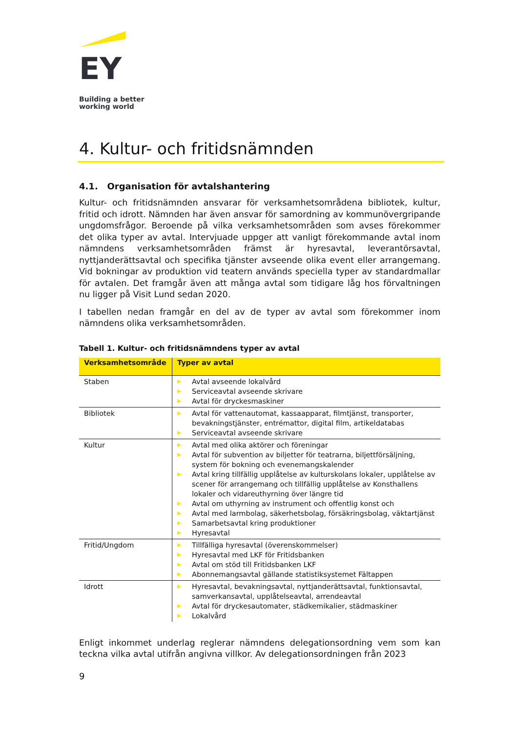EY
Building a better
working world
4. Kultur- och fritidsnämnden
4.1. Organisation för avtalshantering
Kultur- och fritidsnämnden ansvarar för verksamhetsområdena bibliotek, kultur, fritid och idrott. Nämnden har även ansvar för samordning av kommunövergripande ungdomsfrågor. Beroende på vilka verksamhetsområden som avses förekommer det olika typer av avtal. Intervjuade uppger att vanligt förekommande avtal inom nämndens verksamhetsområden främst är hyresavtal, leverantörsavtal, nyttjanderättsavtal och specifika tjänster avseende olika event eller arrangemang. Vid bokningar av produktion vid teatern används speciella typer av standardmallar för avtalen. Det framgår även att många avtal som tidigare låg hos förvaltningen nu ligger på Visit Lund sedan 2020.
I tabellen nedan framgår en del av de typer av avtal som förekommer inom nämndens olika verksamhetsområden.
Tabell 1. Kultur- och fritidsnämndens typer av avtal
| Verksamhetsområde | Typer av avtal |
| --- | --- |
| Staben | ▶ Avtal avseende lokalvård ▶ Serviceavtal avseende skrivare ▶ Avtal för dryckesmaskiner |
| Bibliotek | ▶ Avtal för vattenautomat, kassaapparat, filmtjänst, transporter, bevakningstjänster, entrémattor, digital film, artikeldatabas ▶ Serviceavtal avseende skrivare |
| Kultur | ▶ Avtal med olika aktörer och föreningar ▶ Avtal för subvention av biljetter för teatrarna, biljettförsäljning, system för bokning och evenemangskalender ▶ Avtal kring tillfällig upplåtelse av kulturskolans lokaler, upplåtelse av scener för arrangemang och tillfällig upplåtelse av Konsthallens lokaler och vidareuthyrning över längre tid ▶ Avtal om uthyrning av instrument och offentlig konst och ▶ Avtal med larmbolag, säkerhetsbolag, försäkringsbolag, väktartjänst ▶ Samarbetsavtal kring produktioner ▶ Hyresavtal |
| Fritid/Ungdom | ▶ Tillfälliga hyresavtal (överenskommelser) ▶ Hyresavtal med LKF för Fritidsbanken ▶ Avtal om stöd till Fritidsbanken LKF ▶ Abonnemangsavtal gällande statistiksystemet Fältappen |
| Idrott | ▶ Hyresavtal, bevakningsavtal, nyttjanderättsavtal, funktionsavtal, samverkansavtal, upplåtelseavtal, arrendeavtal ▶ Avtal för dryckesautomater, städkemikalier, städmaskiner ▶ Lokalvård |
Enligt inkommet underlag reglerar nämndens delegationsordning vem som kan teckna vilka avtal utifrån angivna villkor. Av delegationsordningen från 2023
9